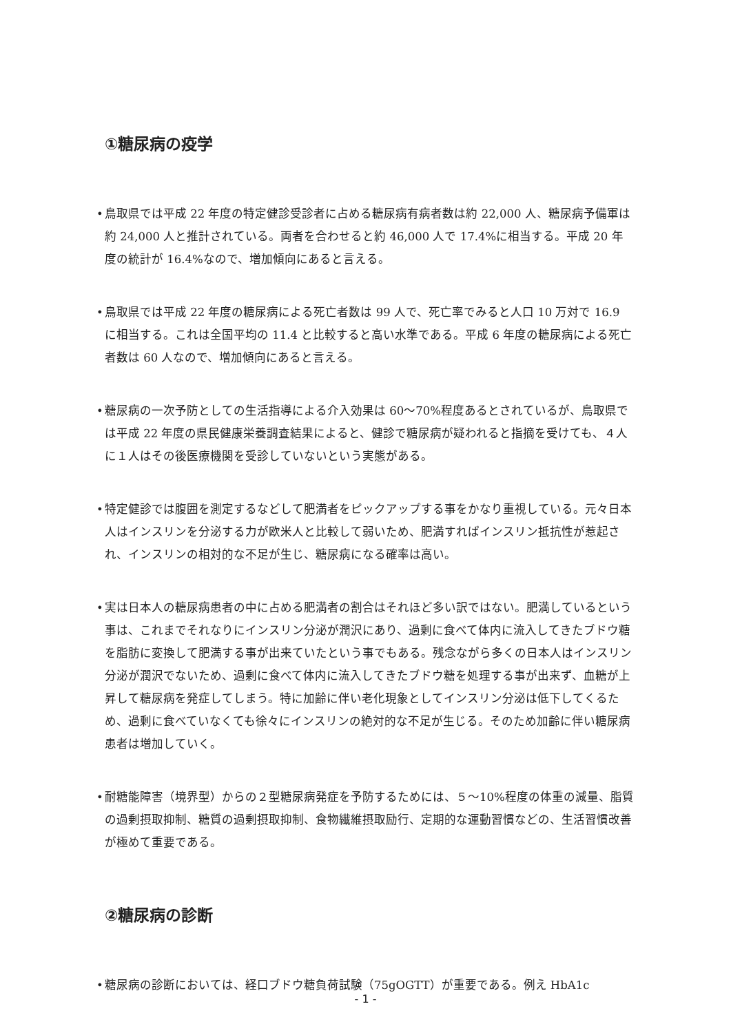①糖尿病の疫学
• 鳥取県では平成 22 年度の特定健診受診者に占める糖尿病有病者数は約 22,000 人、糖尿病予備軍は約 24,000 人と推計されている。両者を合わせると約 46,000 人で 17.4%に相当する。平成 20 年度の統計が 16.4%なので、増加傾向にあると言える。
• 鳥取県では平成 22 年度の糖尿病による死亡者数は 99 人で、死亡率でみると人口 10 万対で 16.9 に相当する。これは全国平均の 11.4 と比較すると高い水準である。平成 6 年度の糖尿病による死亡者数は 60 人なので、増加傾向にあると言える。
• 糖尿病の一次予防としての生活指導による介入効果は 60〜70%程度あるとされているが、鳥取県では平成 22 年度の県民健康栄養調査結果によると、健診で糖尿病が疑われると指摘を受けても、４人に１人はその後医療機関を受診していないという実態がある。
• 特定健診では腹囲を測定するなどして肥満者をピックアップする事をかなり重視している。元々日本人はインスリンを分泌する力が欧米人と比較して弱いため、肥満すればインスリン抵抗性が惹起され、インスリンの相対的な不足が生じ、糖尿病になる確率は高い。
• 実は日本人の糖尿病患者の中に占める肥満者の割合はそれほど多い訳ではない。肥満しているという事は、これまでそれなりにインスリン分泌が潤沢にあり、過剰に食べて体内に流入してきたブドウ糖を脂肪に変換して肥満する事が出来ていたという事でもある。残念ながら多くの日本人はインスリン分泌が潤沢でないため、過剰に食べて体内に流入してきたブドウ糖を処理する事が出来ず、血糖が上昇して糖尿病を発症してしまう。特に加齢に伴い老化現象としてインスリン分泌は低下してくるため、過剰に食べていなくても徐々にインスリンの絶対的な不足が生じる。そのため加齢に伴い糖尿病患者は増加していく。
• 耐糖能障害（境界型）からの２型糖尿病発症を予防するためには、５〜10%程度の体重の減量、脂質の過剰摂取抑制、糖質の過剰摂取抑制、食物繊維摂取励行、定期的な運動習慣などの、生活習慣改善が極めて重要である。
②糖尿病の診断
• 糖尿病の診断においては、経口ブドウ糖負荷試験（75gOGTT）が重要である。例え HbA1c
- 1 -